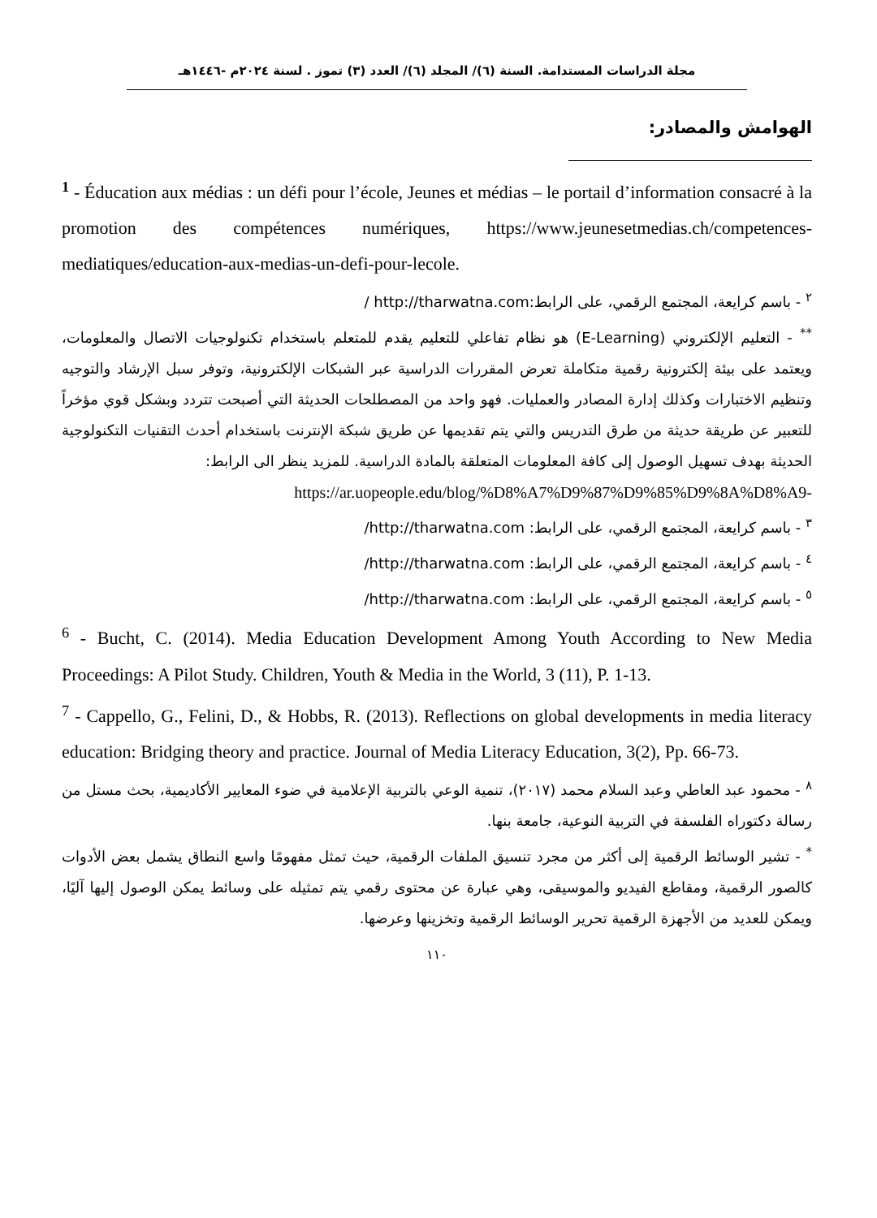مجلة الدراسات المستدامة. السنة (٦)/ المجلد (٦)/ العدد (٣) تموز . لسنة ٢٠٢٤م -١٤٤٦هـ
الهوامش والمصادر:
<sup>1</sup> - Éducation aux médias : un défi pour l’école, Jeunes et médias – le portail d’information consacré à la promotion des compétences numériques, https://www.jeunesetmedias.ch/competences-mediatiques/education-aux-medias-un-defi-pour-lecole.
<sup>٢</sup> - باسم كرايعة، المجتمع الرقمي، على الرابط:http://tharwatna.com /
<sup>**</sup> - التعليم الإلكتروني (E-Learning) هو نظام تفاعلي للتعليم يقدم للمتعلم باستخدام تكنولوجيات الاتصال والمعلومات، ويعتمد على بيئة إلكترونية رقمية متكاملة تعرض المقررات الدراسية عبر الشبكات الإلكترونية، وتوفر سبل الإرشاد والتوجيه وتنظيم الاختبارات وكذلك إدارة المصادر والعمليات. فهو واحد من المصطلحات الحديثة التي أصبحت تتردد وبشكل قوي مؤخراً للتعبير عن طريقة حديثة من طرق التدريس والتي يتم تقديمها عن طريق شبكة الإنترنت باستخدام أحدث التقنيات التكنولوجية الحديثة بهدف تسهيل الوصول إلى كافة المعلومات المتعلقة بالمادة الدراسية. للمزيد ينظر الى الرابط:
https://ar.uopeople.edu/blog/%D8%A7%D9%87%D9%85%D9%8A%D8%A9-
<sup>٣</sup> - باسم كرايعة، المجتمع الرقمي، على الرابط: http://tharwatna.com/
<sup>٤</sup> - باسم كرايعة، المجتمع الرقمي، على الرابط: http://tharwatna.com/
<sup>٥</sup> - باسم كرايعة، المجتمع الرقمي، على الرابط: http://tharwatna.com/
<sup>6</sup> - Bucht, C. (2014). Media Education Development Among Youth According to New Media Proceedings: A Pilot Study. Children, Youth & Media in the World, 3 (11), P. 1-13.
<sup>7</sup> - Cappello, G., Felini, D., & Hobbs, R. (2013). Reflections on global developments in media literacy education: Bridging theory and practice. Journal of Media Literacy Education, 3(2), Pp. 66-73.
<sup>٨</sup> - محمود عبد العاطي وعبد السلام محمد (٢٠١٧)، تنمية الوعي بالتربية الإعلامية في ضوء المعايير الأكاديمية، بحث مستل من رسالة دكتوراه الفلسفة في التربية النوعية، جامعة بنها.
<sup>*</sup> - تشير الوسائط الرقمية إلى أكثر من مجرد تنسيق الملفات الرقمية، حيث تمثل مفهومًا واسع النطاق يشمل بعض الأدوات كالصور الرقمية، ومقاطع الفيديو والموسيقى، وهي عبارة عن محتوى رقمي يتم تمثيله على وسائط يمكن الوصول إليها آليًا، ويمكن للعديد من الأجهزة الرقمية تحرير الوسائط الرقمية وتخزينها وعرضها.
١١٠